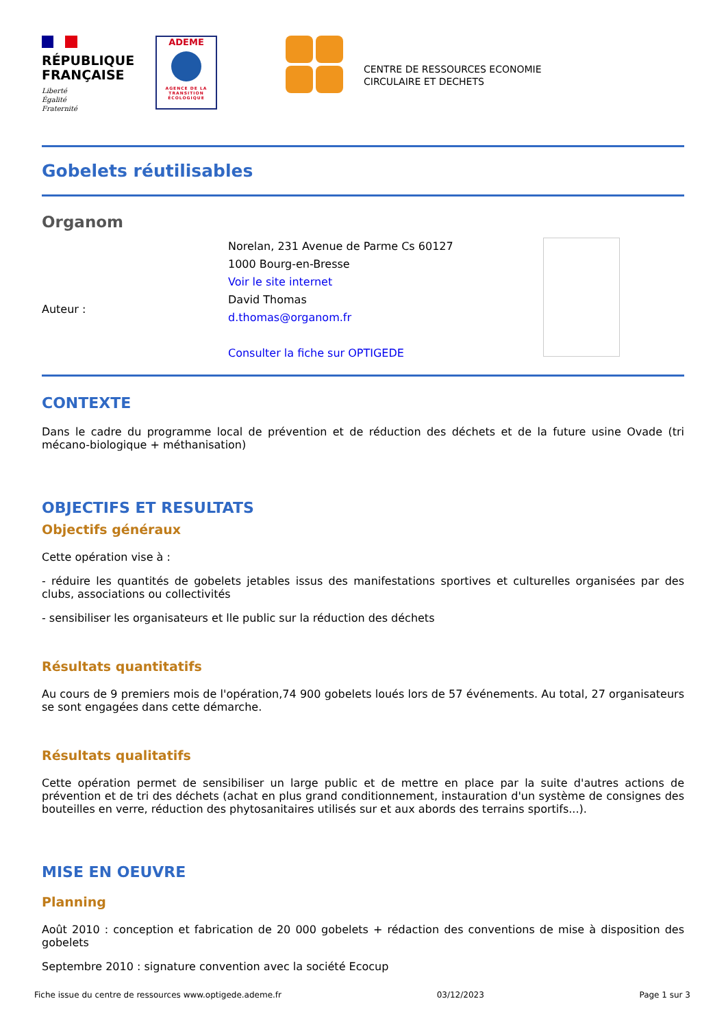RÉPUBLIQUE
FRANÇAISE
Liberté
Égalité
Fraternité
ADEME
AGENCE DE LA TRANSITION ÉCOLOGIQUE
CENTRE DE RESSOURCES ECONOMIE
CIRCULAIRE ET DECHETS
Gobelets réutilisables
Organom
Auteur :
Norelan, 231 Avenue de Parme Cs 60127
1000 Bourg-en-Bresse
Voir le site internet
David Thomas
d.thomas@organom.fr
Consulter la fiche sur OPTIGEDE
CONTEXTE
Dans le cadre du programme local de prévention et de réduction des déchets et de la future usine Ovade (tri mécano-biologique + méthanisation)
OBJECTIFS ET RESULTATS
Objectifs généraux
Cette opération vise à :
- réduire les quantités de gobelets jetables issus des manifestations sportives et culturelles organisées par des clubs, associations ou collectivités
- sensibiliser les organisateurs et lle public sur la réduction des déchets
Résultats quantitatifs
Au cours de 9 premiers mois de l'opération,74 900 gobelets loués lors de 57 événements. Au total, 27 organisateurs se sont engagées dans cette démarche.
Résultats qualitatifs
Cette opération permet de sensibiliser un large public et de mettre en place par la suite d'autres actions de prévention et de tri des déchets (achat en plus grand conditionnement, instauration d'un système de consignes des bouteilles en verre, réduction des phytosanitaires utilisés sur et aux abords des terrains sportifs...).
MISE EN OEUVRE
Planning
Août 2010 : conception et fabrication de 20 000 gobelets + rédaction des conventions de mise à disposition des gobelets
Septembre 2010 : signature convention avec la société Ecocup
Fiche issue du centre de ressources www.optigede.ademe.fr 03/12/2023 Page 1 sur 3